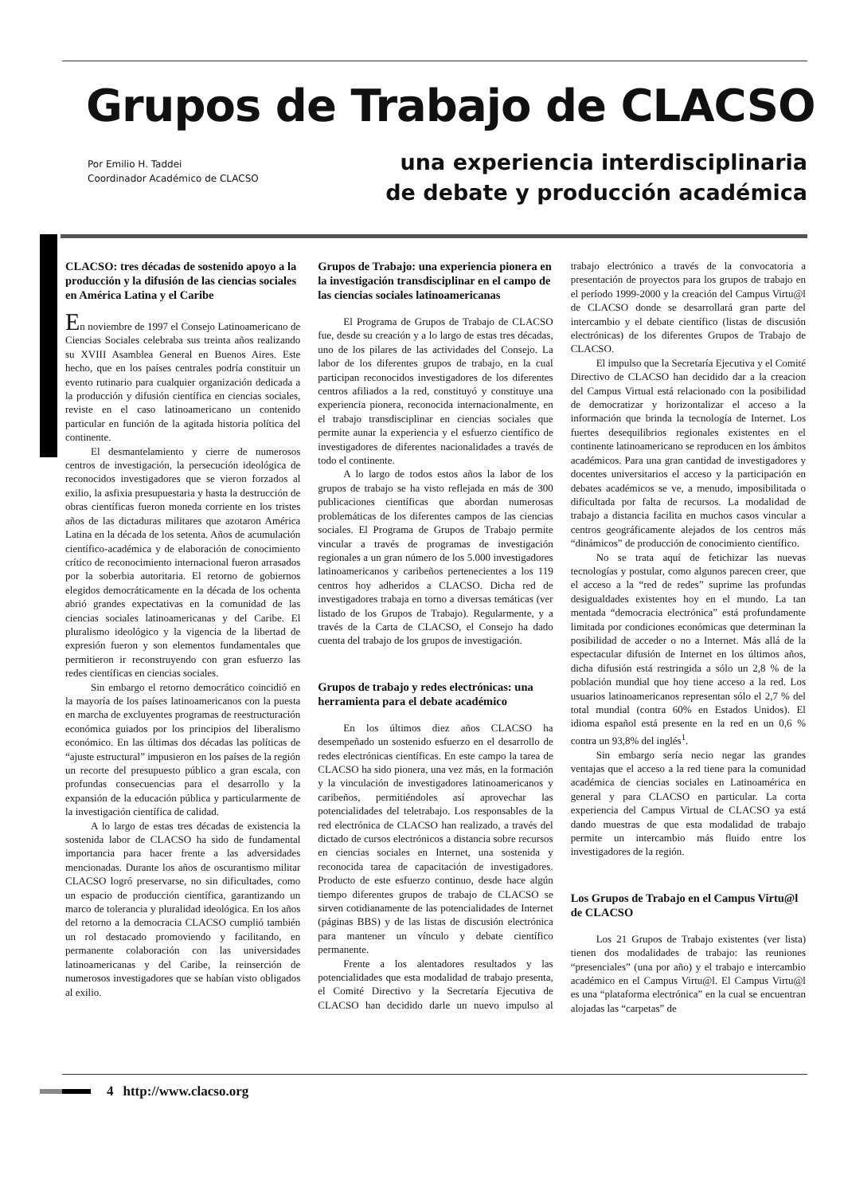Grupos de Trabajo de CLACSO
Por Emilio H. Taddei
Coordinador Académico de CLACSO
una experiencia interdisciplinaria
de debate y producción académica
CLACSO: tres décadas de sostenido apoyo a la producción y la difusión de las ciencias sociales en América Latina y el Caribe
En noviembre de 1997 el Consejo Latinoamericano de Ciencias Sociales celebraba sus treinta años realizando su XVIII Asamblea General en Buenos Aires. Este hecho, que en los países centrales podría constituir un evento rutinario para cualquier organización dedicada a la producción y difusión científica en ciencias sociales, reviste en el caso latinoamericano un contenido particular en función de la agitada historia política del continente.
El desmantelamiento y cierre de numerosos centros de investigación, la persecución ideológica de reconocidos investigadores que se vieron forzados al exilio, la asfixia presupuestaria y hasta la destrucción de obras científicas fueron moneda corriente en los tristes años de las dictaduras militares que azotaron América Latina en la década de los setenta. Años de acumulación científico-académica y de elaboración de conocimiento crítico de reconocimiento internacional fueron arrasados por la soberbia autoritaria. El retorno de gobiernos elegidos democráticamente en la década de los ochenta abrió grandes expectativas en la comunidad de las ciencias sociales latinoamericanas y del Caribe. El pluralismo ideológico y la vigencia de la libertad de expresión fueron y son elementos fundamentales que permitieron ir reconstruyendo con gran esfuerzo las redes científicas en ciencias sociales.
Sin embargo el retorno democrático coincidió en la mayoría de los países latinoamericanos con la puesta en marcha de excluyentes programas de reestructuración económica guiados por los principios del liberalismo económico. En las últimas dos décadas las políticas de “ajuste estructural” impusieron en los países de la región un recorte del presupuesto público a gran escala, con profundas consecuencias para el desarrollo y la expansión de la educación pública y particularmente de la investigación científica de calidad.
A lo largo de estas tres décadas de existencia la sostenida labor de CLACSO ha sido de fundamental importancia para hacer frente a las adversidades mencionadas. Durante los años de oscurantismo militar CLACSO logró preservarse, no sin dificultades, como un espacio de producción científica, garantizando un marco de tolerancia y pluralidad ideológica. En los años del retorno a la democracia CLACSO cumplió también un rol destacado promoviendo y facilitando, en permanente colaboración con las universidades latinoamericanas y del Caribe, la reinserción de numerosos investigadores que se habían visto obligados al exilio.
Grupos de Trabajo: una experiencia pionera en la investigación transdisciplinar en el campo de las ciencias sociales latinoamericanas
El Programa de Grupos de Trabajo de CLACSO fue, desde su creación y a lo largo de estas tres décadas, uno de los pilares de las actividades del Consejo. La labor de los diferentes grupos de trabajo, en la cual participan reconocidos investigadores de los diferentes centros afiliados a la red, constituyó y constituye una experiencia pionera, reconocida internacionalmente, en el trabajo transdisciplinar en ciencias sociales que permite aunar la experiencia y el esfuerzo científico de investigadores de diferentes nacionalidades a través de todo el continente.
A lo largo de todos estos años la labor de los grupos de trabajo se ha visto reflejada en más de 300 publicaciones científicas que abordan numerosas problemáticas de los diferentes campos de las ciencias sociales. El Programa de Grupos de Trabajo permite vincular a través de programas de investigación regionales a un gran número de los 5.000 investigadores latinoamericanos y caribeños pertenecientes a los 119 centros hoy adheridos a CLACSO. Dicha red de investigadores trabaja en torno a diversas temáticas (ver listado de los Grupos de Trabajo). Regularmente, y a través de la Carta de CLACSO, el Consejo ha dado cuenta del trabajo de los grupos de investigación.
Grupos de trabajo y redes electrónicas: una herramienta para el debate académico
En los últimos diez años CLACSO ha desempeñado un sostenido esfuerzo en el desarrollo de redes electrónicas científicas. En este campo la tarea de CLACSO ha sido pionera, una vez más, en la formación y la vinculación de investigadores latinoamericanos y caribeños, permitiéndoles así aprovechar las potencialidades del teletrabajo. Los responsables de la red electrónica de CLACSO han realizado, a través del dictado de cursos electrónicos a distancia sobre recursos en ciencias sociales en Internet, una sostenida y reconocida tarea de capacitación de investigadores. Producto de este esfuerzo continuo, desde hace algún tiempo diferentes grupos de trabajo de CLACSO se sirven cotidianamente de las potencialidades de Internet (páginas BBS) y de las listas de discusión electrónica para mantener un vínculo y debate científico permanente.
Frente a los alentadores resultados y las potencialidades que esta modalidad de trabajo presenta, el Comité Directivo y la Secretaría Ejecutiva de CLACSO han decidido darle un nuevo impulso al trabajo electrónico a través de la convocatoria a presentación de proyectos para los grupos de trabajo en el período 1999-2000 y la creación del Campus Virtu@l de CLACSO donde se desarrollará gran parte del intercambio y el debate científico (listas de discusión electrónicas) de los diferentes Grupos de Trabajo de CLACSO.
El impulso que la Secretaría Ejecutiva y el Comité Directivo de CLACSO han decidido dar a la creacion del Campus Virtual está relacionado con la posibilidad de democratizar y horizontalizar el acceso a la información que brinda la tecnología de Internet. Los fuertes desequilibrios regionales existentes en el continente latinoamericano se reproducen en los ámbitos académicos. Para una gran cantidad de investigadores y docentes universitarios el acceso y la participación en debates académicos se ve, a menudo, imposibilitada o dificultada por falta de recursos. La modalidad de trabajo a distancia facilita en muchos casos vincular a centros geográficamente alejados de los centros más “dinámicos” de producción de conocimiento científico.
No se trata aquí de fetichizar las nuevas tecnologías y postular, como algunos parecen creer, que el acceso a la “red de redes” suprime las profundas desigualdades existentes hoy en el mundo. La tan mentada “democracia electrónica” está profundamente limitada por condiciones económicas que determinan la posibilidad de acceder o no a Internet. Más allá de la espectacular difusión de Internet en los últimos años, dicha difusión está restringida a sólo un 2,8 % de la población mundial que hoy tiene acceso a la red. Los usuarios latinoamericanos representan sólo el 2,7 % del total mundial (contra 60% en Estados Unidos). El idioma español está presente en la red en un 0,6 % contra un 93,8% del inglés<sup>1</sup>.
Sin embargo sería necio negar las grandes ventajas que el acceso a la red tiene para la comunidad académica de ciencias sociales en Latinoamérica en general y para CLACSO en particular. La corta experiencia del Campus Virtual de CLACSO ya está dando muestras de que esta modalidad de trabajo permite un intercambio más fluido entre los investigadores de la región.
Los Grupos de Trabajo en el Campus Virtu@l de CLACSO
Los 21 Grupos de Trabajo existentes (ver lista) tienen dos modalidades de trabajo: las reuniones “presenciales” (una por año) y el trabajo e intercambio académico en el Campus Virtu@l. El Campus Virtu@l es una “plataforma electrónica” en la cual se encuentran alojadas las “carpetas” de
4 http://www.clacso.org